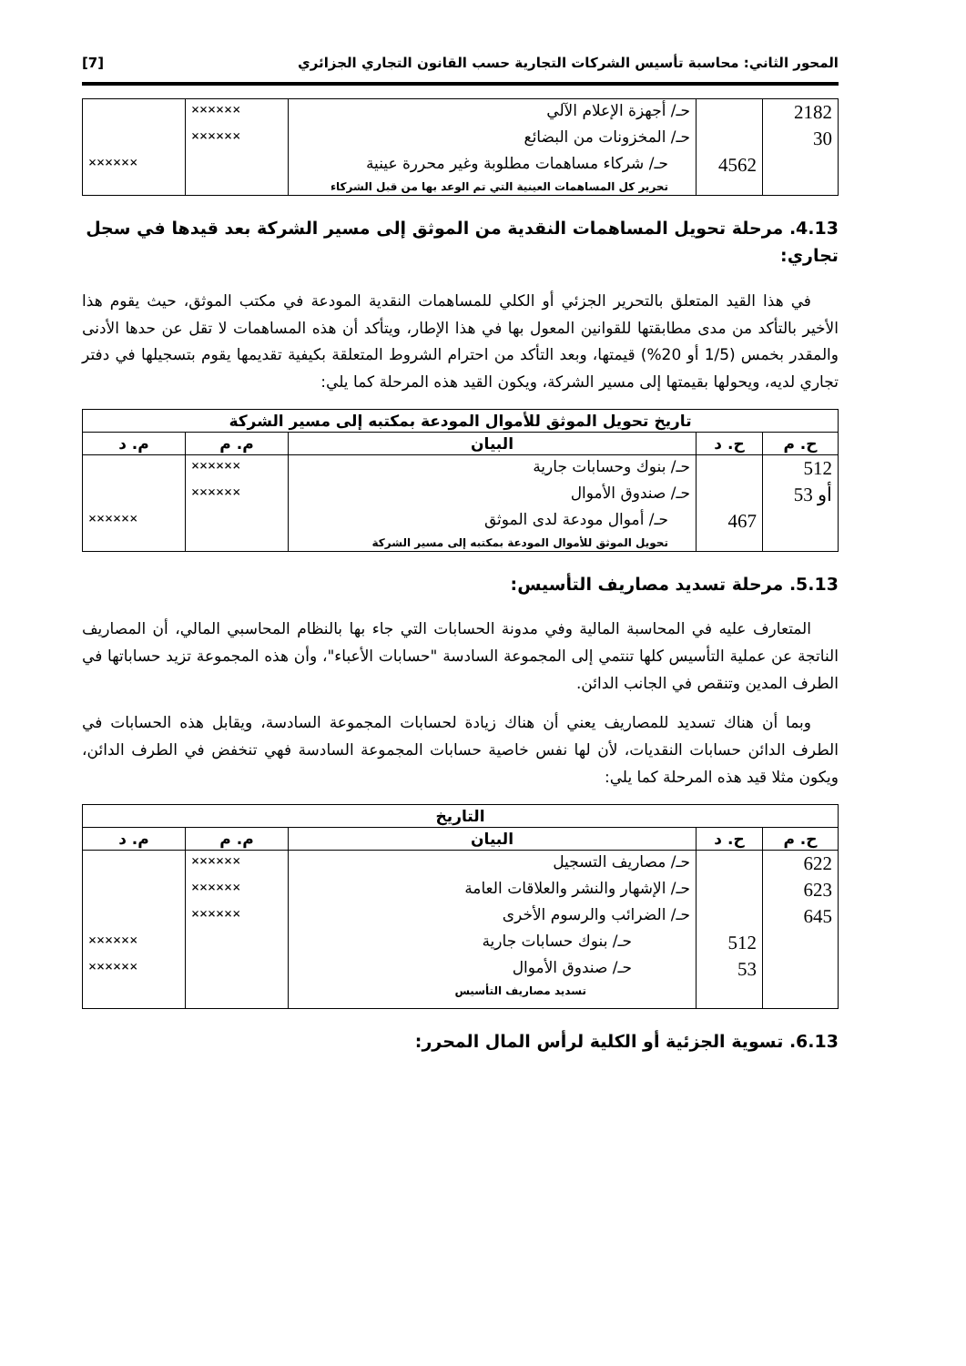المحور الثاني: محاسبة تأسيس الشركات التجارية حسب القانون التجاري الجزائري [7]
| 2182 | | حـ/ أجهزة الإعلام الآلي | ×××××× | |
| 30 | | حـ/ المخزونات من البضائع | ×××××× | |
| | 4562 | حـ/ شركاء مساهمات مطلوبة وغير محررة عينية | | ×××××× |
| | | تحرير كل المساهمات العينية التي تم الوعد بها من قبل الشركاء | | |
4.13. مرحلة تحويل المساهمات النقدية من الموثق إلى مسير الشركة بعد قيدها في سجل تجاري:
في هذا القيد المتعلق بالتحرير الجزئي أو الكلي للمساهمات النقدية المودعة في مكتب الموثق، حيث يقوم هذا الأخير بالتأكد من مدى مطابقتها للقوانين المعول بها في هذا الإطار، ويتأكد أن هذه المساهمات لا تقل عن حدها الأدنى والمقدر بخمس (1/5 أو 20%) قيمتها، وبعد التأكد من احترام الشروط المتعلقة بكيفية تقديمها يقوم بتسجيلها في دفتر تجاري لديه، ويحولها بقيمتها إلى مسير الشركة، ويكون القيد هذه المرحلة كما يلي:
| تاريخ تحويل الموثق للأموال المودعة بمكتبه إلى مسير الشركة | | | | |
| --- | --- | --- | --- | --- |
| ح. م | ح. د | البيان | م. م | م. د |
| 512 | | حـ/ بنوك وحسابات جارية | ×××××× | |
| أو 53 | | حـ/ صندوق الأموال | ×××××× | |
| | 467 | حـ/ أموال مودعة لدى الموثق | | ×××××× |
| | | تحويل الموثق للأموال المودعة بمكتبه إلى مسير الشركة | | |
5.13. مرحلة تسديد مصاريف التأسيس:
المتعارف عليه في المحاسبة المالية وفي مدونة الحسابات التي جاء بها بالنظام المحاسبي المالي، أن المصاريف الناتجة عن عملية التأسيس كلها تنتمي إلى المجموعة السادسة "حسابات الأعباء"، وأن هذه المجموعة تزيد حساباتها في الطرف المدين وتنقص في الجانب الدائن.
وبما أن هناك تسديد للمصاريف يعني أن هناك زيادة لحسابات المجموعة السادسة، ويقابل هذه الحسابات في الطرف الدائن حسابات النقديات، لأن لها نفس خاصية حسابات المجموعة السادسة فهي تنخفض في الطرف الدائن، ويكون مثلا قيد هذه المرحلة كما يلي:
| التاريخ | | | | |
| --- | --- | --- | --- | --- |
| ح. م | ح. د | البيان | م. م | م. د |
| 622 | | حـ/ مصاريف التسجيل | ×××××× | |
| 623 | | حـ/ الإشهار والنشر والعلاقات العامة | ×××××× | |
| 645 | | حـ/ الضرائب والرسوم الأخرى | ×××××× | |
| | 512 | حـ/ بنوك حسابات جارية | | ×××××× |
| | 53 | حـ/ صندوق الأموال | | ×××××× |
| | | تسديد مصاريف التأسيس | | |
6.13. تسوية الجزئية أو الكلية لرأس المال المحرر: